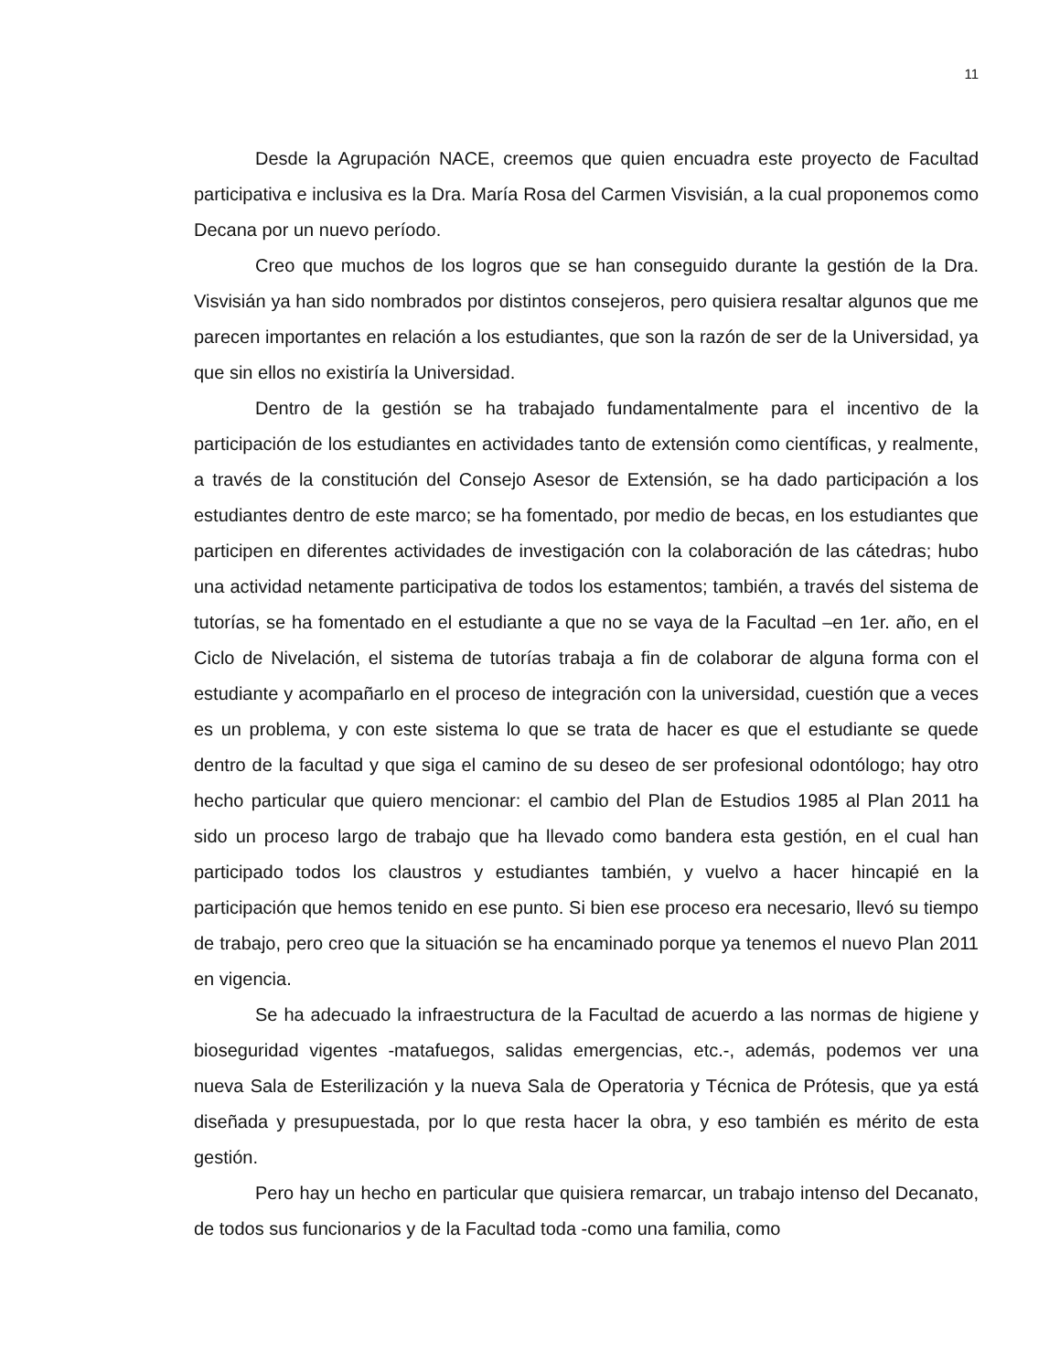11
Desde la Agrupación NACE, creemos que quien encuadra este proyecto de Facultad participativa e inclusiva es la Dra. María Rosa del Carmen Visvisián, a la cual proponemos como Decana por un nuevo período.
Creo que muchos de los logros que se han conseguido durante la gestión de la Dra. Visvisián ya han sido nombrados por distintos consejeros, pero quisiera resaltar algunos que me parecen importantes en relación a los estudiantes, que son la razón de ser de la Universidad, ya que sin ellos no existiría la Universidad.
Dentro de la gestión se ha trabajado fundamentalmente para el incentivo de la participación de los estudiantes en actividades tanto de extensión como científicas, y realmente, a través de la constitución del Consejo Asesor de Extensión, se ha dado participación a los estudiantes dentro de este marco; se ha fomentado, por medio de becas, en los estudiantes que participen en diferentes actividades de investigación con la colaboración de las cátedras; hubo una actividad netamente participativa de todos los estamentos; también, a través del sistema de tutorías, se ha fomentado en el estudiante a que no se vaya de la Facultad –en 1er. año, en el Ciclo de Nivelación, el sistema de tutorías trabaja a fin de colaborar de alguna forma con el estudiante y acompañarlo en el proceso de integración con la universidad, cuestión que a veces es un problema, y con este sistema lo que se trata de hacer es que el estudiante se quede dentro de la facultad y que siga el camino de su deseo de ser profesional odontólogo; hay otro hecho particular que quiero mencionar: el cambio del Plan de Estudios 1985 al Plan 2011 ha sido un proceso largo de trabajo que ha llevado como bandera esta gestión, en el cual han participado todos los claustros y estudiantes también, y vuelvo a hacer hincapié en la participación que hemos tenido en ese punto. Si bien ese proceso era necesario, llevó su tiempo de trabajo, pero creo que la situación se ha encaminado porque ya tenemos el nuevo Plan 2011 en vigencia.
Se ha adecuado la infraestructura de la Facultad de acuerdo a las normas de higiene y bioseguridad vigentes -matafuegos, salidas emergencias, etc.-, además, podemos ver una nueva Sala de Esterilización y la nueva Sala de Operatoria y Técnica de Prótesis, que ya está diseñada y presupuestada, por lo que resta hacer la obra, y eso también es mérito de esta gestión.
Pero hay un hecho en particular que quisiera remarcar, un trabajo intenso del Decanato, de todos sus funcionarios y de la Facultad toda -como una familia, como